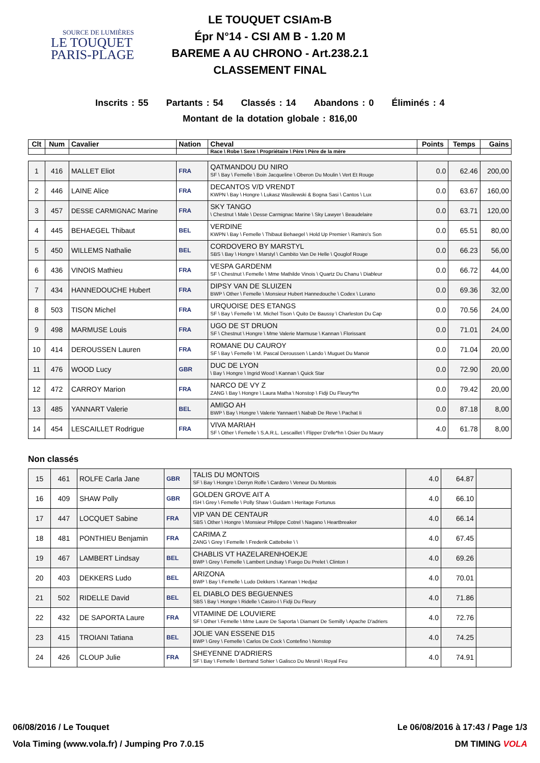SOURCE DE LUMIÈRES
LE TOUQUET
PARIS-PLAGE
LE TOUQUET CSIAm-B
Épr N°14 - CSI AM B - 1.20 M
BAREME A AU CHRONO - Art.238.2.1
CLASSEMENT FINAL
Inscrits : 55 Partants : 54 Classés : 14 Abandons : 0 Éliminés : 4
Montant de la dotation globale : 816,00
| Clt | Num | Cavalier | Nation | Cheval | Points | Temps | Gains |
| --- | --- | --- | --- | --- | --- | --- | --- |
| | | | | Race \ Robe \ Sexe \ Propriétaire \ Père \ Père de la mère | | | |
| 1 | 416 | MALLET Eliot | FRA | QATMANDOU DU NIRO SF \ Bay \ Femelle \ Boin Jacqueline \ Oberon Du Moulin \ Vert Et Rouge | 0.0 | 62.46 | 200,00 |
| 2 | 446 | LAINE Alice | FRA | DECANTOS V/D VRENDT KWPN \ Bay \ Hongre \ Lukasz Wasilewski & Bogna Sasi \ Cantos \ Lux | 0.0 | 63.67 | 160,00 |
| 3 | 457 | DESSE CARMIGNAC Marine | FRA | SKY TANGO \ Chestnut \ Male \ Desse Carmignac Marine \ Sky Lawyer \ Beaudelaire | 0.0 | 63.71 | 120,00 |
| 4 | 445 | BEHAEGEL Thibaut | BEL | VERDINE KWPN \ Bay \ Femelle \ Thibaut Behaegel \ Hold Up Premier \ Ramiro's Son | 0.0 | 65.51 | 80,00 |
| 5 | 450 | WILLEMS Nathalie | BEL | CORDOVERO BY MARSTYL SBS \ Bay \ Hongre \ Marstyl \ Cambito Van De Helle \ Qouglof Rouge | 0.0 | 66.23 | 56,00 |
| 6 | 436 | VINOIS Mathieu | FRA | VESPA GARDENM SF \ Chestnut \ Femelle \ Mme Mathilde Vinois \ Quartz Du Chanu \ Diableur | 0.0 | 66.72 | 44,00 |
| 7 | 434 | HANNEDOUCHE Hubert | FRA | DIPSY VAN DE SLUIZEN BWP \ Other \ Femelle \ Monsieur Hubert Hannedouche \ Codex \ Lurano | 0.0 | 69.36 | 32,00 |
| 8 | 503 | TISON Michel | FRA | URQUOISE DES ETANGS SF \ Bay \ Femelle \ M. Michel Tison \ Quito De Baussy \ Charleston Du Cap | 0.0 | 70.56 | 24,00 |
| 9 | 498 | MARMUSE Louis | FRA | UGO DE ST DRUON SF \ Chestnut \ Hongre \ Mme Valerie Marmuse \ Kannan \ Florissant | 0.0 | 71.01 | 24,00 |
| 10 | 414 | DEROUSSEN Lauren | FRA | ROMANE DU CAUROY SF \ Bay \ Femelle \ M. Pascal Deroussen \ Lando \ Muguet Du Manoir | 0.0 | 71.04 | 20,00 |
| 11 | 476 | WOOD Lucy | GBR | DUC DE LYON \ Bay \ Hongre \ Ingrid Wood \ Kannan \ Quick Star | 0.0 | 72.90 | 20,00 |
| 12 | 472 | CARROY Marion | FRA | NARCO DE VY Z ZANG \ Bay \ Hongre \ Laura Matha \ Nonstop \ Fidji Du Fleury*hn | 0.0 | 79.42 | 20,00 |
| 13 | 485 | YANNART Valerie | BEL | AMIGO AH BWP \ Bay \ Hongre \ Valerie Yannaert \ Nabab De Reve \ Pachat Ii | 0.0 | 87.18 | 8,00 |
| 14 | 454 | LESCAILLET Rodrigue | FRA | VIVA MARIAH SF \ Other \ Femelle \ S.A.R.L. Lescaillet \ Flipper D'elle*hn \ Osier Du Maury | 4.0 | 61.78 | 8,00 |
Non classés
| 15 | 461 | ROLFE Carla Jane | GBR | TALIS DU MONTOIS SF \ Bay \ Hongre \ Derryn Rolfe \ Cardero \ Veneur Du Montois | 4.0 | 64.87 | |
| 16 | 409 | SHAW Polly | GBR | GOLDEN GROVE AIT A ISH \ Grey \ Femelle \ Polly Shaw \ Guidam \ Heritage Fortunus | 4.0 | 66.10 | |
| 17 | 447 | LOCQUET Sabine | FRA | VIP VAN DE CENTAUR SBS \ Other \ Hongre \ Monsieur Philippe Cotrel \ Nagano \ Heartbreaker | 4.0 | 66.14 | |
| 18 | 481 | PONTHIEU Benjamin | FRA | CARIMA Z ZANG \ Grey \ Femelle \ Frederik Cattebeke \ \ | 4.0 | 67.45 | |
| 19 | 467 | LAMBERT Lindsay | BEL | CHABLIS VT HAZELARENHOEKJE BWP \ Grey \ Femelle \ Lambert Lindsay \ Fuego Du Prelet \ Clinton I | 4.0 | 69.26 | |
| 20 | 403 | DEKKERS Ludo | BEL | ARIZONA BWP \ Bay \ Femelle \ Ludo Dekkers \ Kannan \ Hedjaz | 4.0 | 70.01 | |
| 21 | 502 | RIDELLE David | BEL | EL DIABLO DES BEGUENNES SBS \ Bay \ Hongre \ Ridelle \ Casiro-I \ Fidji Du Fleury | 4.0 | 71.86 | |
| 22 | 432 | DE SAPORTA Laure | FRA | VITAMINE DE LOUVIERE SF \ Other \ Femelle \ Mme Laure De Saporta \ Diamant De Semilly \ Apache D'adriers | 4.0 | 72.76 | |
| 23 | 415 | TROIANI Tatiana | BEL | JOLIE VAN ESSENE D15 BWP \ Grey \ Femelle \ Carlos De Cock \ Contefino \ Nonstop | 4.0 | 74.25 | |
| 24 | 426 | CLOUP Julie | FRA | SHEYENNE D'ADRIERS SF \ Bay \ Femelle \ Bertrand Sohier \ Galisco Du Mesnil \ Royal Feu | 4.0 | 74.91 | |
06/08/2016 / Le Touquet Le 06/08/2016 à 17:43 / Page 1/3
Vola Timing (www.vola.fr) / Jumping Pro 7.0.15 DM TIMING VOLA